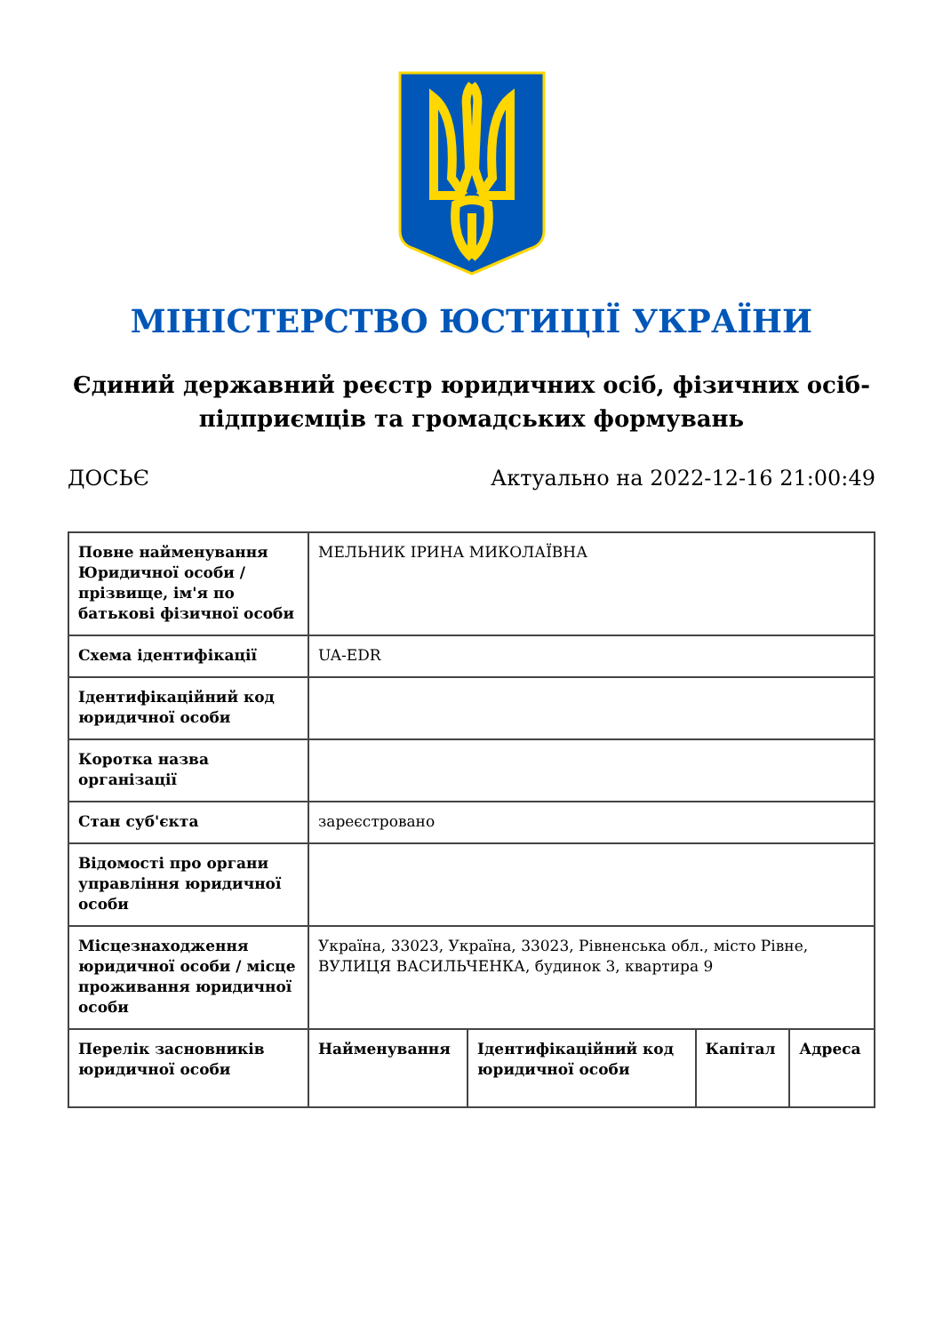МІНІСТЕРСТВО ЮСТИЦІЇ УКРАЇНИ
Єдиний державний реєстр юридичних осіб, фізичних осіб-підприємців та громадських формувань
ДОСЬЄ Актуально на 2022-12-16 21:00:49
| Повне найменування Юридичної особи / прізвище, ім'я по батькові фізичної особи | МЕЛЬНИК ІРИНА МИКОЛАЇВНА | | | |
| Схема ідентифікації | UA-EDR | | | |
| Ідентифікаційний код юридичної особи | | | | |
| Коротка назва організації | | | | |
| Стан суб'єкта | зареєстровано | | | |
| Відомості про органи управління юридичної особи | | | | |
| Місцезнаходження юридичної особи / місце проживання юридичної особи | Україна, 33023, Україна, 33023, Рівненська обл., місто Рівне, ВУЛИЦЯ ВАСИЛЬЧЕНКА, будинок 3, квартира 9 | | | |
| Перелік засновників юридичної особи | Найменування | Ідентифікаційний код юридичної особи | Капітал | Адреса |